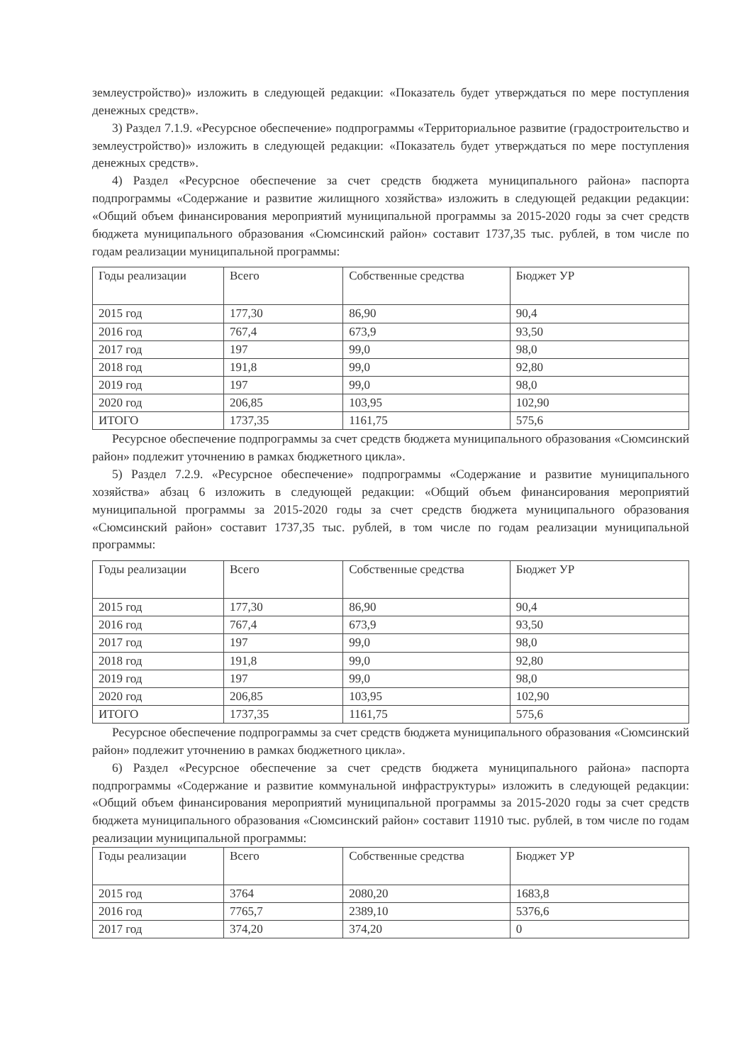землеустройство)» изложить в следующей редакции: «Показатель будет утверждаться по мере поступления денежных средств».
3) Раздел 7.1.9. «Ресурсное обеспечение» подпрограммы «Территориальное развитие (градостроительство и землеустройство)» изложить в следующей редакции: «Показатель будет утверждаться по мере поступления денежных средств».
4) Раздел «Ресурсное обеспечение за счет средств бюджета муниципального района» паспорта подпрограммы «Содержание и развитие жилищного хозяйства» изложить в следующей редакции редакции: «Общий объем финансирования мероприятий муниципальной программы за 2015-2020 годы за счет средств бюджета муниципального образования «Сюмсинский район» составит 1737,35 тыс. рублей, в том числе по годам реализации муниципальной программы:
| Годы реализации | Всего | Собственные средства | Бюджет УР |
| --- | --- | --- | --- |
| 2015 год | 177,30 | 86,90 | 90,4 |
| 2016 год | 767,4 | 673,9 | 93,50 |
| 2017 год | 197 | 99,0 | 98,0 |
| 2018 год | 191,8 | 99,0 | 92,80 |
| 2019 год | 197 | 99,0 | 98,0 |
| 2020 год | 206,85 | 103,95 | 102,90 |
| ИТОГО | 1737,35 | 1161,75 | 575,6 |
Ресурсное обеспечение подпрограммы за счет средств бюджета муниципального образования «Сюмсинский район» подлежит уточнению в рамках бюджетного цикла».
5) Раздел 7.2.9. «Ресурсное обеспечение» подпрограммы «Содержание и развитие муниципального хозяйства» абзац 6 изложить в следующей редакции: «Общий объем финансирования мероприятий муниципальной программы за 2015-2020 годы за счет средств бюджета муниципального образования «Сюмсинский район» составит 1737,35 тыс. рублей, в том числе по годам реализации муниципальной программы:
| Годы реализации | Всего | Собственные средства | Бюджет УР |
| --- | --- | --- | --- |
| 2015 год | 177,30 | 86,90 | 90,4 |
| 2016 год | 767,4 | 673,9 | 93,50 |
| 2017 год | 197 | 99,0 | 98,0 |
| 2018 год | 191,8 | 99,0 | 92,80 |
| 2019 год | 197 | 99,0 | 98,0 |
| 2020 год | 206,85 | 103,95 | 102,90 |
| ИТОГО | 1737,35 | 1161,75 | 575,6 |
Ресурсное обеспечение подпрограммы за счет средств бюджета муниципального образования «Сюмсинский район» подлежит уточнению в рамках бюджетного цикла».
6) Раздел «Ресурсное обеспечение за счет средств бюджета муниципального района» паспорта подпрограммы «Содержание и развитие коммунальной инфраструктуры» изложить в следующей редакции: «Общий объем финансирования мероприятий муниципальной программы за 2015-2020 годы за счет средств бюджета муниципального образования «Сюмсинский район» составит 11910 тыс. рублей, в том числе по годам реализации муниципальной программы:
| Годы реализации | Всего | Собственные средства | Бюджет УР |
| --- | --- | --- | --- |
| 2015 год | 3764 | 2080,20 | 1683,8 |
| 2016 год | 7765,7 | 2389,10 | 5376,6 |
| 2017 год | 374,20 | 374,20 | 0 |